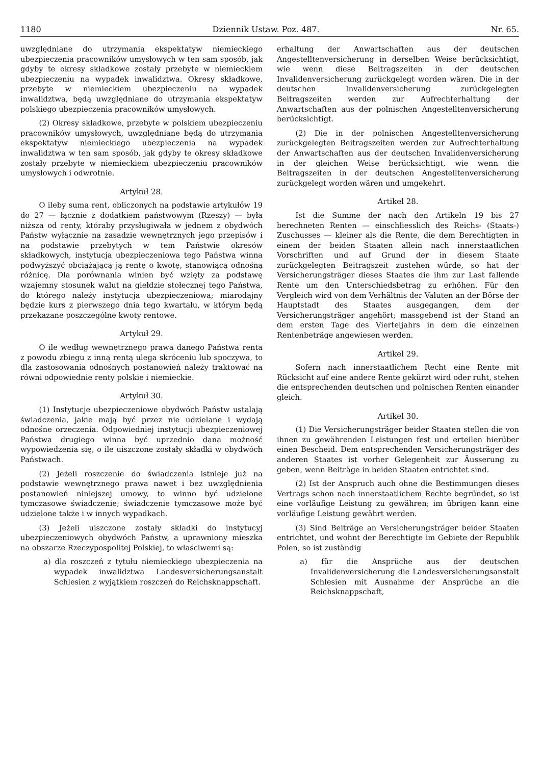1180 Dziennik Ustaw. Poz. 487. Nr. 65.
uwzględniane do utrzymania ekspektatyw niemieckiego ubezpieczenia pracowników umysłowych w ten sam sposób, jak gdyby te okresy składkowe zostały przebyte w niemieckiem ubezpieczeniu na wypadek inwalidztwa. Okresy składkowe, przebyte w niemieckiem ubezpieczeniu na wypadek inwalidztwa, będą uwzględniane do utrzymania ekspektatyw polskiego ubezpieczenia pracowników umysłowych.
(2) Okresy składkowe, przebyte w polskiem ubezpieczeniu pracowników umysłowych, uwzględniane będą do utrzymania ekspektatyw niemieckiego ubezpieczenia na wypadek inwalidztwa w ten sam sposób, jak gdyby te okresy składkowe zostały przebyte w niemieckiem ubezpieczeniu pracowników umysłowych i odwrotnie.
Artykuł 28.
O ileby suma rent, obliczonych na podstawie artykułów 19 do 27 — łącznie z dodatkiem państwowym (Rzeszy) — była niższa od renty, któraby przysługiwała w jednem z obydwóch Państw wyłącznie na zasadzie wewnętrznych jego przepisów i na podstawie przebytych w tem Państwie okresów składkowych, instytucja ubezpieczeniowa tego Państwa winna podwyższyć obciążającą ją rentę o kwotę, stanowiącą odnośną różnicę. Dla porównania winien być wzięty za podstawę wzajemny stosunek walut na giełdzie stołecznej tego Państwa, do którego należy instytucja ubezpieczeniowa; miarodajny będzie kurs z pierwszego dnia tego kwartału, w którym będą przekazane poszczególne kwoty rentowe.
Artykuł 29.
O ile według wewnętrznego prawa danego Państwa renta z powodu zbiegu z inną rentą ulega skróceniu lub spoczywa, to dla zastosowania odnośnych postanowień należy traktować na równi odpowiednie renty polskie i niemieckie.
Artykuł 30.
(1) Instytucje ubezpieczeniowe obydwóch Państw ustalają świadczenia, jakie mają być przez nie udzielane i wydają odnośne orzeczenia. Odpowiedniej instytucji ubezpieczeniowej Państwa drugiego winna być uprzednio dana możność wypowiedzenia się, o ile uiszczone zostały składki w obydwóch Państwach.
(2) Jeżeli roszczenie do świadczenia istnieje już na podstawie wewnętrznego prawa nawet i bez uwzględnienia postanowień niniejszej umowy, to winno być udzielone tymczasowe świadczenie; świadczenie tymczasowe może być udzielone także i w innych wypadkach.
(3) Jeżeli uiszczone zostały składki do instytucyj ubezpieczeniowych obydwóch Państw, a uprawniony mieszka na obszarze Rzeczypospolitej Polskiej, to właściwemi są:
a) dla roszczeń z tytułu niemieckiego ubezpieczenia na wypadek inwalidztwa Landesversicherungsanstalt Schlesien z wyjątkiem roszczeń do Reichsknappschaft.
erhaltung der Anwartschaften aus der deutschen Angestelltenversicherung in derselben Weise berücksichtigt, wie wenn diese Beitragszeiten in der deutschen Invalidenversicherung zurückgelegt worden wären. Die in der deutschen Invalidenversicherung zurückgelegten Beitragszeiten werden zur Aufrechterhaltung der Anwartschaften aus der polnischen Angestelltenversicherung berücksichtigt.
(2) Die in der polnischen Angestelltenversicherung zurückgelegten Beitragszeiten werden zur Aufrechterhaltung der Anwartschaften aus der deutschen Invalidenversicherung in der gleichen Weise berücksichtigt, wie wenn die Beitragszeiten in der deutschen Angestelltenversicherung zurückgelegt worden wären und umgekehrt.
Artikel 28.
Ist die Summe der nach den Artikeln 19 bis 27 berechneten Renten — einschliesslich des Reichs- (Staats-) Zuschusses — kleiner als die Rente, die dem Berechtigten in einem der beiden Staaten allein nach innerstaatlichen Vorschriften und auf Grund der in diesem Staate zurückgelegten Beitragszeit zustehen würde, so hat der Versicherungsträger dieses Staates die ihm zur Last fallende Rente um den Unterschiedsbetrag zu erhöhen. Für den Vergleich wird von dem Verhältnis der Valuten an der Börse der Hauptstadt des Staates ausgegangen, dem der Versicherungsträger angehört; massgebend ist der Stand an dem ersten Tage des Vierteljahrs in dem die einzelnen Rentenbeträge angewiesen werden.
Artikel 29.
Sofern nach innerstaatlichem Recht eine Rente mit Rücksicht auf eine andere Rente gekürzt wird oder ruht, stehen die entsprechenden deutschen und polnischen Renten einander gleich.
Artikel 30.
(1) Die Versicherungsträger beider Staaten stellen die von ihnen zu gewährenden Leistungen fest und erteilen hierüber einen Bescheid. Dem entsprechenden Versicherungsträger des anderen Staates ist vorher Gelegenheit zur Äusserung zu geben, wenn Beiträge in beiden Staaten entrichtet sind.
(2) Ist der Anspruch auch ohne die Bestimmungen dieses Vertrags schon nach innerstaatlichem Rechte begründet, so ist eine vorläufige Leistung zu gewähren; im übrigen kann eine vorläufige Leistung gewährt werden.
(3) Sind Beiträge an Versicherungsträger beider Staaten entrichtet, und wohnt der Berechtigte im Gebiete der Republik Polen, so ist zuständig
a) für die Ansprüche aus der deutschen Invalidenversicherung die Landesversicherungsanstalt Schlesien mit Ausnahme der Ansprüche an die Reichsknappschaft,